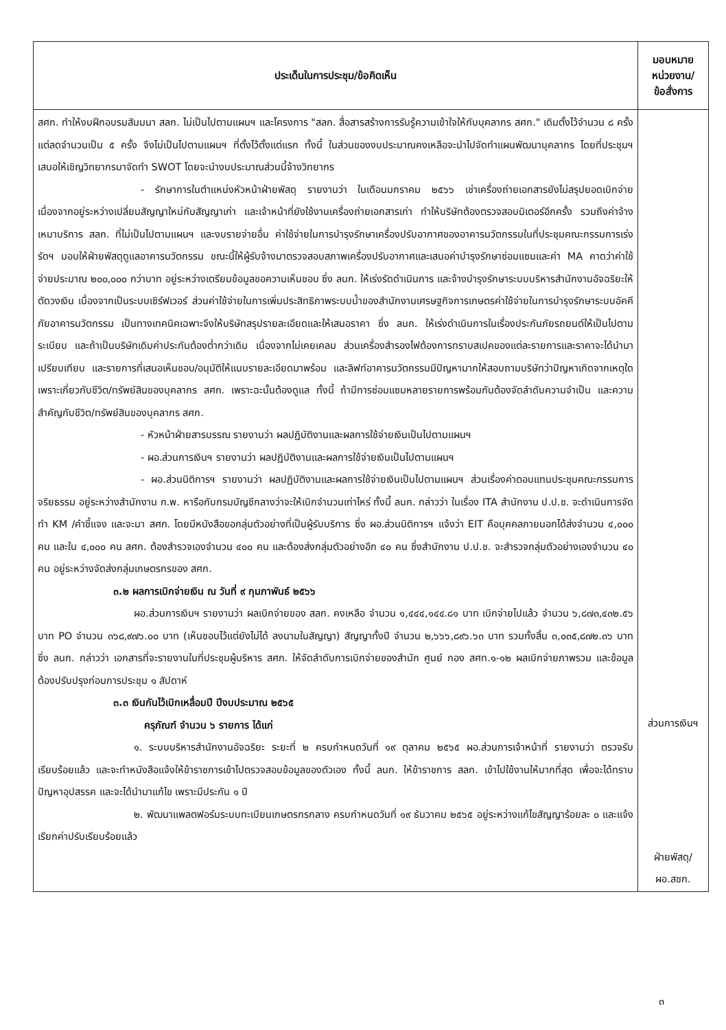| ประเด็นในการประชุม/ข้อคิดเห็น | มอบหมาย หน่วยงาน/ ข้อสั่งการ |
| --- | --- |
| สศก. ทำให้งบฝึกอบรมสัมมนา สลก. ไม่เป็นไปตามแผนฯ และโครงการ "สลก. สื่อสารสร้างการรับรู้ความเข้าใจให้กับบุคลากร สศก." เดิมตั้งไว้จำนวน ๘ ครั้ง แต่ลดจำนวนเป็น ๕ ครั้ง จึงไม่เป็นไปตามแผนฯ ที่ตั้งไว้ตั้งแต่แรก ทั้งนี้ ในส่วนของงบประมาณคงเหลือจะนำไปจัดทำแผนพัฒนาบุคลากร โดยที่ประชุมฯ เสนอให้เชิญวิทยากรมาจัดทำ SWOT โดยจะนำงบประมาณส่วนนี้จ้างวิทยากร - รักษาการในตำแหน่งหัวหน้าฝ่ายพัสดุ รายงานว่า ในเดือนมกราคม ๒๕๖๖ เช่าเครื่องถ่ายเอกสารยังไม่สรุปยอดเบิกจ่าย เนื่องจากอยู่ระหว่างเปลี่ยนสัญญาใหม่กับสัญญาเก่า และเจ้าหน้าที่ยังใช้งานเครื่องถ่ายเอกสารเก่า ทำให้บริษัทต้องตรวจสอบมิเตอร์อีกครั้ง รวมถึงค่าจ้างเหมาบริการ สลก. ที่ไม่เป็นไปตามแผนฯ และงบรายจ่ายอื่น ค่าใช้จ่ายในการบำรุงรักษาเครื่องปรับอากาศของอาคารนวัตกรรมในที่ประชุมคณะกรรมการเร่งรัดฯ มอบให้ฝ่ายพัสดุดูแลอาคารนวัตกรรม ขณะนี้ให้ผู้รับจ้างมาตรวจสอบสภาพเครื่องปรับอากาศและเสนอค่าบำรุงรักษาซ่อมแซมและค่า MA คาดว่าค่าใช้จ่ายประมาณ ๒๐๐,๐๐๐ กว่าบาท อยู่ระหว่างเตรียมข้อมูลขอความเห็นชอบ ซึ่ง ลนก. ให้เร่งรัดดำเนินการ และจ้างบำรุงรักษาระบบบริหารสำนักงานอัจฉริยะให้ตัดวงเงิน เนื่องจากเป็นระบบเซิร์ฟเวอร์ ส่วนค่าใช้จ่ายในการเพิ่มประสิทธิภาพระบบน้ำของสำนักงานเศรษฐกิจการเกษตรค่าใช้จ่ายในการบำรุงรักษาระบบอัคคีภัยอาคารนวัตกรรม เป็นทางเทคนิคเฉพาะจึงให้บริษัทสรุปรายละเอียดและให้เสนอราคา ซึ่ง ลนก. ให้เร่งดำเนินการในเรื่องประกันภัยรถยนต์ให้เป็นไปตามระเบียบ และถ้าเป็นบริษัทเดิมค่าประกันต้องต่ำกว่าเดิม เนื่องจากไม่เคยเคลม ส่วนเครื่องสำรองไฟต้องการทราบสเปคของแต่ละรายการและราคาจะได้นำมาเปรียบเทียบ และรายการที่เสนอเห็นชอบ/อนุมัติให้แนบรายละเอียดมาพร้อม และลิฟท์อาคารนวัตกรรมมีปัญหามากให้สอบถามบริษัทว่าปัญหาเกิดจากเหตุใด เพราะเกี่ยวกับชีวิต/ทรัพย์สินของบุคลากร สศก. เพราะฉะนั้นต้องดูแล ทั้งนี้ ถ้ามีการซ่อมแซมหลายรายการพร้อมกันต้องจัดลำดับความจำเป็น และความสำคัญกับชีวิต/ทรัพย์สินของบุคลากร สศก. - หัวหน้าฝ่ายสารบรรณ รายงานว่า ผลปฏิบัติงานและผลการใช้จ่ายเงินเป็นไปตามแผนฯ - ผอ.ส่วนการเงินฯ รายงานว่า ผลปฏิบัติงานและผลการใช้จ่ายเงินเป็นไปตามแผนฯ - ผอ.ส่วนนิติการฯ รายงานว่า ผลปฏิบัติงานและผลการใช้จ่ายเงินเป็นไปตามแผนฯ ส่วนเรื่องค่าตอบแทนประชุมคณะกรรมการจริยธรรม อยู่ระหว่างสำนักงาน ก.พ. หารือกับกรมบัญชีกลางว่าจะให้เบิกจำนวนเท่าไหร่ ทั้งนี้ ลนก. กล่าวว่า ในเรื่อง ITA สำนักงาน ป.ป.ช. จะดำเนินการจัดทำ KM /คำชี้แจง และจะมา สศก. โดยมีหนังสือขอกลุ่มตัวอย่างที่เป็นผู้รับบริการ ซึ่ง ผอ.ส่วนนิติการฯ แจ้งว่า EIT คือบุคคลภายนอกได้ส่งจำนวน ๔,๐๐๐ คน และใน ๔,๐๐๐ คน สศก. ต้องสำรวจเองจำนวน ๔๐๐ คน และต้องส่งกลุ่มตัวอย่างอีก ๔๐ คน ซึ่งสำนักงาน ป.ป.ช. จะสำรวจกลุ่มตัวอย่างเองจำนวน ๔๐ คน อยู่ระหว่างจัดส่งกลุ่มเกษตรกรของ สศก. ๓.๒ ผลการเบิกจ่ายเงิน ณ วันที่ ๙ กุมภาพันธ์ ๒๕๖๖ ผอ.ส่วนการเงินฯ รายงานว่า ผลเบิกจ่ายของ สลก. คงเหลือ จำนวน ๑,๔๔๔,๑๔๔.๘๑ บาท เบิกจ่ายไปแล้ว จำนวน ๖,๘๗๓,๔๓๒.๕๖ บาท PO จำนวน ๓๖๘,๙๗๖.๐๐ บาท (เห็นชอบไว้แต่ยังไม่ได้ ลงนามในสัญญา) สัญญาทั้งปี จำนวน ๒,๖๖๖,๘๙๖.๖๓ บาท รวมทั้งสิ้น ๓,๐๓๕,๘๗๒.๓๖ บาท ซึ่ง ลนก. กล่าวว่า เอกสารที่จะรายงานในที่ประชุมผู้บริหาร สศก. ให้จัดลำดับการเบิกจ่ายของสำนัก ศูนย์ กอง สศท.๑-๑๒ ผลเบิกจ่ายภาพรวม และข้อมูลต้องปรับปรุงก่อนการประชุม ๑ สัปดาห์ ๓.๓ เงินกันไว้เบิกเหลื่อมปี ปีงบประมาณ ๒๕๖๕ ครุภัณฑ์ จำนวน ๖ รายการ ได้แก่ ๑. ระบบบริหารสำนักงานอัจฉริยะ ระยะที่ ๒ ครบกำหนดวันที่ ๑๙ ตุลาคม ๒๕๖๕ ผอ.ส่วนการเจ้าหน้าที่ รายงานว่า ตรวจรับเรียบร้อยแล้ว และจะทำหนังสือแจ้งให้ข้าราชการเข้าไปตรวจสอบข้อมูลของตัวเอง ทั้งนี้ ลนก. ให้ข้าราชการ สลก. เข้าไปใช้งานให้มากที่สุด เพื่อจะได้ทราบปัญหาอุปสรรค และจะได้นำมาแก้ไข เพราะมีประกัน ๑ ปี ๒. พัฒนาแพลตฟอร์มระบบทะเบียนเกษตรกรกลาง ครบกำหนดวันที่ ๑๙ ธันวาคม ๒๕๖๕ อยู่ระหว่างแก้ไขสัญญาร้อยละ ๐ และแจ้งเรียกค่าปรับเรียบร้อยแล้ว | ส่วนการเงินฯ ฝ่ายพัสดุ/ ผอ.สชก. |
๓